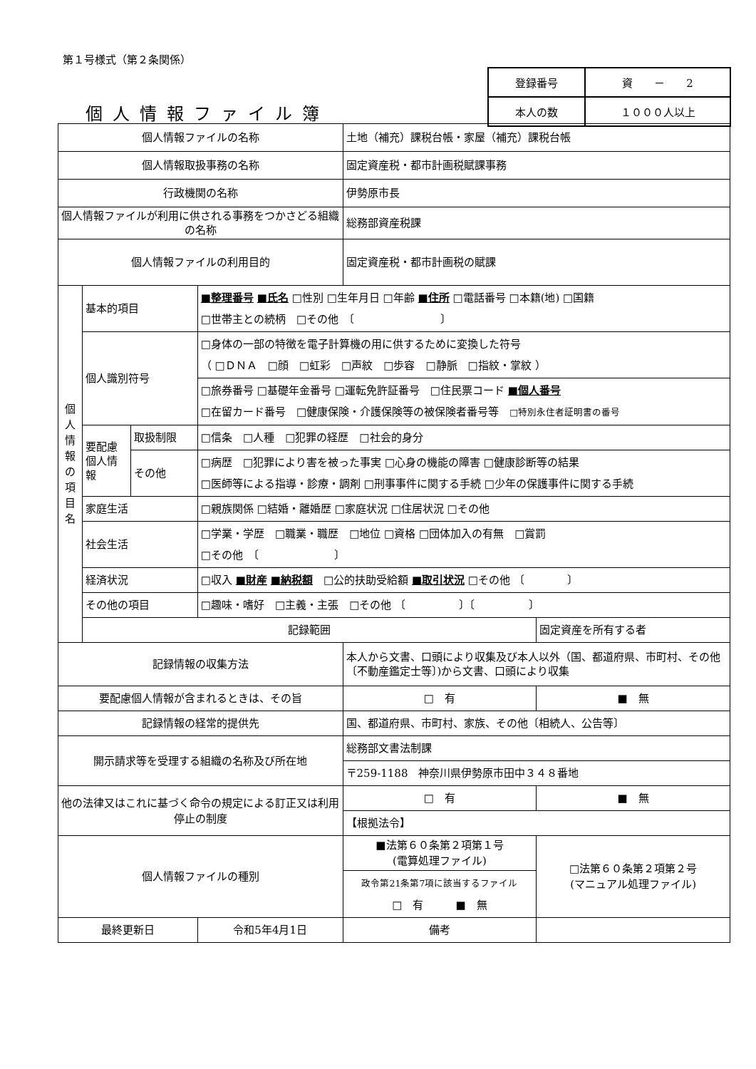第１号様式（第２条関係）
| 登録番号 | 資 － 2 |
| 本人の数 | １０００人以上 |
個人情報ファイル簿
| 個人情報ファイルの名称 | | | | 土地（補充）課税台帳・家屋（補充）課税台帳 | |
| 個人情報取扱事務の名称 | | | | 固定資産税・都市計画税賦課事務 | |
| 行政機関の名称 | | | | 伊勢原市長 | |
| 個人情報ファイルが利用に供される事務をつかさどる組織の名称 | | | | 総務部資産税課 | |
| 個人情報ファイルの利用目的 | | | | 固定資産税・都市計画税の賦課 | |
| 個 人 情 報 の 項 目 名 | 基本的項目 | | ■整理番号 ■氏名 □性別 □生年月日 □年齢 ■住所 □電話番号 □本籍(地) □国籍 □世帯主との続柄 □その他 〔 〕 | | |
| | 個人識別符号 | | □身体の一部の特徴を電子計算機の用に供するために変換した符号 （ □ＤＮＡ □顔 □虹彩 □声紋 □歩容 □静脈 □指紋・掌紋 ） | | |
| | | | □旅券番号 □基礎年金番号 □運転免許証番号 □住民票コード ■個人番号 □在留カード番号 □健康保険・介護保険等の被保険者番号等 □特別永住者証明書の番号 | | |
| | 要配慮個人情報 | 取扱制限 | □信条 □人種 □犯罪の経歴 □社会的身分 | | |
| | | その他 | □病歴 □犯罪により害を被った事実 □心身の機能の障害 □健康診断等の結果 □医師等による指導・診療・調剤 □刑事事件に関する手続 □少年の保護事件に関する手続 | | |
| | 家庭生活 | | □親族関係 □結婚・離婚歴 □家庭状況 □住居状況 □その他 | | |
| | 社会生活 | | □学業・学歴 □職業・職歴 □地位 □資格 □団体加入の有無 □賞罰 □その他 〔 〕 | | |
| | 経済状況 | | □収入 ■財産 ■納税額 □公的扶助受給額 ■取引状況 □その他 〔 〕 | | |
| | その他の項目 | | □趣味・嗜好 □主義・主張 □その他 〔 〕〔 〕 | | |
| | 記録範囲 | | | | 固定資産を所有する者 |
| 記録情報の収集方法 | | | | 本人から文書、口頭により収集及び本人以外（国、都道府県、市町村、その他〔不動産鑑定士等〕)から文書、口頭により収集 | |
| 要配慮個人情報が含まれるときは、その旨 | | | | □ 有 | ■ 無 |
| 記録情報の経常的提供先 | | | | 国、都道府県、市町村、家族、その他〔相続人、公告等〕 | |
| 開示請求等を受理する組織の名称及び所在地 | | | | 総務部文書法制課 | |
| | | | | 〒259-1188 神奈川県伊勢原市田中３４８番地 | |
| 他の法律又はこれに基づく命令の規定による訂正又は利用停止の制度 | | | | □ 有 | ■ 無 |
| | | | | 【根拠法令】 | |
| 個人情報ファイルの種別 | | | | ■法第６０条第２項第１号 (電算処理ファイル) | □法第６０条第２項第２号 (マニュアル処理ファイル) |
| | | | | 政令第21条第7項に該当するファイル □ 有 ■ 無 | |
| 最終更新日 | | | 令和5年4月1日 | 備考 | |